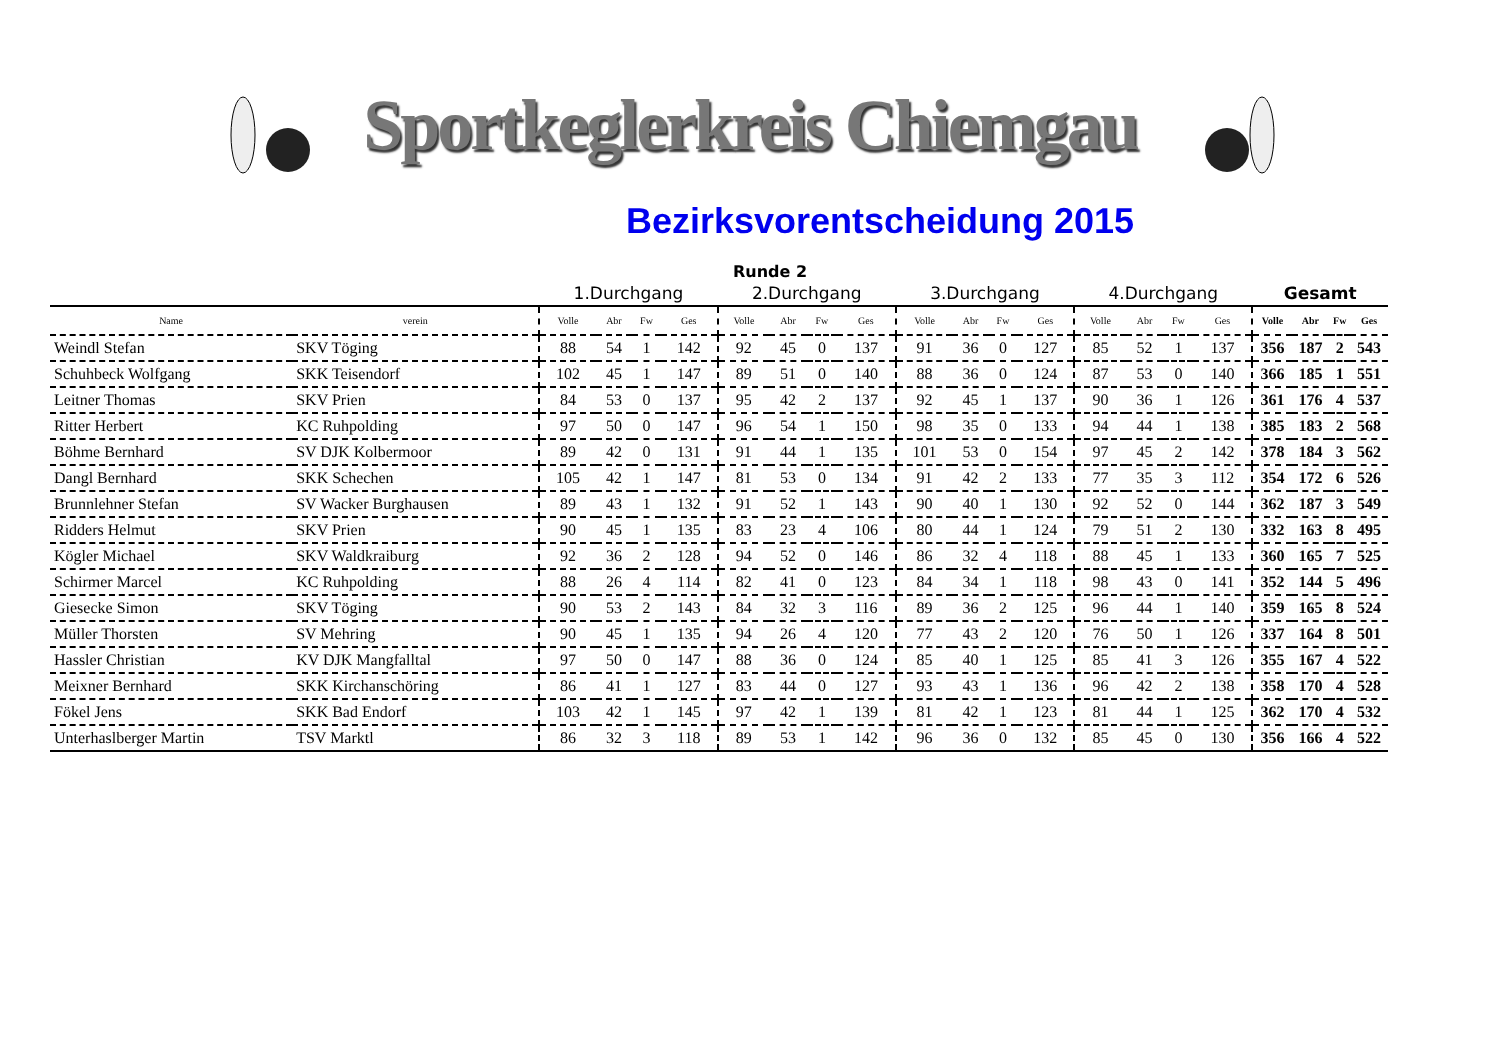Sportkeglerkreis Chiemgau
Bezirksvorentscheidung 2015
Runde 2
| | | 1.Durchgang | | | | 2.Durchgang | | | | 3.Durchgang | | | | 4.Durchgang | | | | Gesamt | | | |
| Name | verein | Volle | Abr | Fw | Ges | Volle | Abr | Fw | Ges | Volle | Abr | Fw | Ges | Volle | Abr | Fw | Ges | Volle | Abr | Fw | Ges |
| Weindl Stefan | SKV Töging | 88 | 54 | 1 | 142 | 92 | 45 | 0 | 137 | 91 | 36 | 0 | 127 | 85 | 52 | 1 | 137 | 356 | 187 | 2 | 543 |
| Schuhbeck Wolfgang | SKK Teisendorf | 102 | 45 | 1 | 147 | 89 | 51 | 0 | 140 | 88 | 36 | 0 | 124 | 87 | 53 | 0 | 140 | 366 | 185 | 1 | 551 |
| Leitner Thomas | SKV Prien | 84 | 53 | 0 | 137 | 95 | 42 | 2 | 137 | 92 | 45 | 1 | 137 | 90 | 36 | 1 | 126 | 361 | 176 | 4 | 537 |
| Ritter Herbert | KC Ruhpolding | 97 | 50 | 0 | 147 | 96 | 54 | 1 | 150 | 98 | 35 | 0 | 133 | 94 | 44 | 1 | 138 | 385 | 183 | 2 | 568 |
| Böhme Bernhard | SV DJK Kolbermoor | 89 | 42 | 0 | 131 | 91 | 44 | 1 | 135 | 101 | 53 | 0 | 154 | 97 | 45 | 2 | 142 | 378 | 184 | 3 | 562 |
| Dangl Bernhard | SKK Schechen | 105 | 42 | 1 | 147 | 81 | 53 | 0 | 134 | 91 | 42 | 2 | 133 | 77 | 35 | 3 | 112 | 354 | 172 | 6 | 526 |
| Brunnlehner Stefan | SV Wacker Burghausen | 89 | 43 | 1 | 132 | 91 | 52 | 1 | 143 | 90 | 40 | 1 | 130 | 92 | 52 | 0 | 144 | 362 | 187 | 3 | 549 |
| Ridders Helmut | SKV Prien | 90 | 45 | 1 | 135 | 83 | 23 | 4 | 106 | 80 | 44 | 1 | 124 | 79 | 51 | 2 | 130 | 332 | 163 | 8 | 495 |
| Kögler Michael | SKV Waldkraiburg | 92 | 36 | 2 | 128 | 94 | 52 | 0 | 146 | 86 | 32 | 4 | 118 | 88 | 45 | 1 | 133 | 360 | 165 | 7 | 525 |
| Schirmer Marcel | KC Ruhpolding | 88 | 26 | 4 | 114 | 82 | 41 | 0 | 123 | 84 | 34 | 1 | 118 | 98 | 43 | 0 | 141 | 352 | 144 | 5 | 496 |
| Giesecke Simon | SKV Töging | 90 | 53 | 2 | 143 | 84 | 32 | 3 | 116 | 89 | 36 | 2 | 125 | 96 | 44 | 1 | 140 | 359 | 165 | 8 | 524 |
| Müller Thorsten | SV Mehring | 90 | 45 | 1 | 135 | 94 | 26 | 4 | 120 | 77 | 43 | 2 | 120 | 76 | 50 | 1 | 126 | 337 | 164 | 8 | 501 |
| Hassler Christian | KV DJK Mangfalltal | 97 | 50 | 0 | 147 | 88 | 36 | 0 | 124 | 85 | 40 | 1 | 125 | 85 | 41 | 3 | 126 | 355 | 167 | 4 | 522 |
| Meixner Bernhard | SKK Kirchanschöring | 86 | 41 | 1 | 127 | 83 | 44 | 0 | 127 | 93 | 43 | 1 | 136 | 96 | 42 | 2 | 138 | 358 | 170 | 4 | 528 |
| Fökel Jens | SKK Bad Endorf | 103 | 42 | 1 | 145 | 97 | 42 | 1 | 139 | 81 | 42 | 1 | 123 | 81 | 44 | 1 | 125 | 362 | 170 | 4 | 532 |
| Unterhaslberger Martin | TSV Marktl | 86 | 32 | 3 | 118 | 89 | 53 | 1 | 142 | 96 | 36 | 0 | 132 | 85 | 45 | 0 | 130 | 356 | 166 | 4 | 522 |